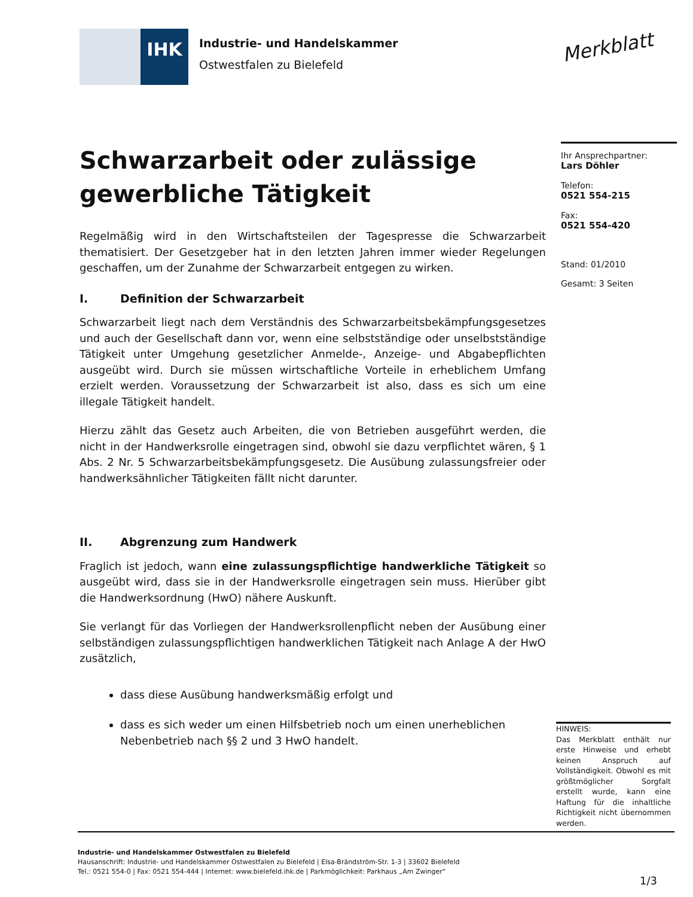IHK
Industrie- und Handelskammer
Ostwestfalen zu Bielefeld
Merkblatt
Schwarzarbeit oder zulässige gewerbliche Tätigkeit
Regelmäßig wird in den Wirtschaftsteilen der Tagespresse die Schwarzarbeit thematisiert. Der Gesetzgeber hat in den letzten Jahren immer wieder Regelungen geschaffen, um der Zunahme der Schwarzarbeit entgegen zu wirken.
I. Definition der Schwarzarbeit
Schwarzarbeit liegt nach dem Verständnis des Schwarzarbeitsbekämpfungsgesetzes und auch der Gesellschaft dann vor, wenn eine selbstständige oder unselbstständige Tätigkeit unter Umgehung gesetzlicher Anmelde-, Anzeige- und Abgabepflichten ausgeübt wird. Durch sie müssen wirtschaftliche Vorteile in erheblichem Umfang erzielt werden. Voraussetzung der Schwarzarbeit ist also, dass es sich um eine illegale Tätigkeit handelt.
Hierzu zählt das Gesetz auch Arbeiten, die von Betrieben ausgeführt werden, die nicht in der Handwerksrolle eingetragen sind, obwohl sie dazu verpflichtet wären, § 1 Abs. 2 Nr. 5 Schwarzarbeitsbekämpfungsgesetz. Die Ausübung zulassungsfreier oder handwerksähnlicher Tätigkeiten fällt nicht darunter.
II. Abgrenzung zum Handwerk
Fraglich ist jedoch, wann eine zulassungspflichtige handwerkliche Tätigkeit so ausgeübt wird, dass sie in der Handwerksrolle eingetragen sein muss. Hierüber gibt die Handwerksordnung (HwO) nähere Auskunft.
Sie verlangt für das Vorliegen der Handwerksrollenpflicht neben der Ausübung einer selbständigen zulassungspflichtigen handwerklichen Tätigkeit nach Anlage A der HwO zusätzlich,
dass diese Ausübung handwerksmäßig erfolgt und
dass es sich weder um einen Hilfsbetrieb noch um einen unerheblichen Nebenbetrieb nach §§ 2 und 3 HwO handelt.
Ihr Ansprechpartner:
Lars Döhler
Telefon:
0521 554-215
Fax:
0521 554-420
Stand: 01/2010
Gesamt: 3 Seiten
HINWEIS:
Das Merkblatt enthält nur erste Hinweise und erhebt keinen Anspruch auf Vollständigkeit. Obwohl es mit größtmöglicher Sorgfalt erstellt wurde, kann eine Haftung für die inhaltliche Richtigkeit nicht übernommen werden.
Industrie- und Handelskammer Ostwestfalen zu Bielefeld
Hausanschrift: Industrie- und Handelskammer Ostwestfalen zu Bielefeld | Elsa-Brändström-Str. 1-3 | 33602 Bielefeld
Tel.: 0521 554-0 | Fax: 0521 554-444 | Internet: www.bielefeld.ihk.de | Parkmöglichkeit: Parkhaus „Am Zwinger“
1/3